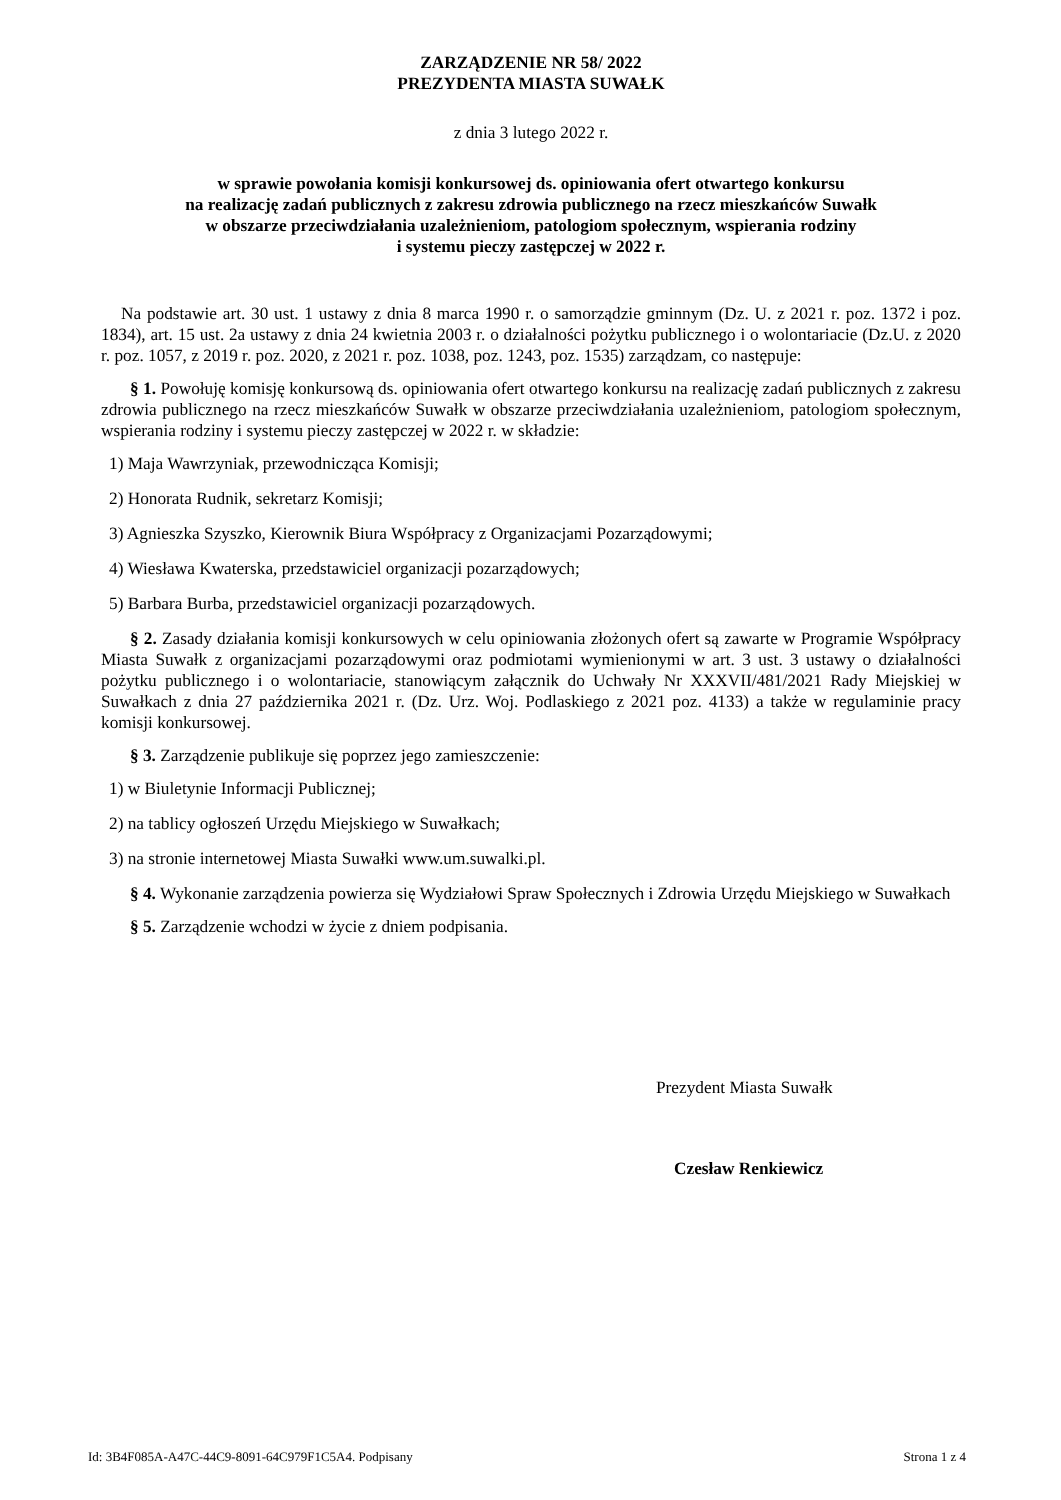ZARZĄDZENIE NR 58/ 2022
PREZYDENTA MIASTA SUWAŁK
z dnia 3 lutego 2022 r.
w sprawie powołania komisji konkursowej ds. opiniowania ofert otwartego konkursu
na realizację zadań publicznych z zakresu zdrowia publicznego na rzecz mieszkańców Suwałk
w obszarze przeciwdziałania uzależnieniom, patologiom społecznym, wspierania rodziny
i systemu pieczy zastępczej w 2022 r.
Na podstawie art. 30 ust. 1 ustawy z dnia 8 marca 1990 r. o samorządzie gminnym (Dz. U. z 2021 r. poz. 1372 i poz. 1834), art. 15 ust. 2a ustawy z dnia 24 kwietnia 2003 r. o działalności pożytku publicznego i o wolontariacie (Dz.U. z 2020 r. poz. 1057, z 2019 r. poz. 2020, z 2021 r. poz. 1038, poz. 1243, poz. 1535) zarządzam, co następuje:
§ 1. Powołuję komisję konkursową ds. opiniowania ofert otwartego konkursu na realizację zadań publicznych z zakresu zdrowia publicznego na rzecz mieszkańców Suwałk w obszarze przeciwdziałania uzależnieniom, patologiom społecznym, wspierania rodziny i systemu pieczy zastępczej w 2022 r. w składzie:
1) Maja Wawrzyniak, przewodnicząca Komisji;
2) Honorata Rudnik, sekretarz Komisji;
3) Agnieszka Szyszko, Kierownik Biura Współpracy z Organizacjami Pozarządowymi;
4) Wiesława Kwaterska, przedstawiciel organizacji pozarządowych;
5) Barbara Burba, przedstawiciel organizacji pozarządowych.
§ 2. Zasady działania komisji konkursowych w celu opiniowania złożonych ofert są zawarte w Programie Współpracy Miasta Suwałk z organizacjami pozarządowymi oraz podmiotami wymienionymi w art. 3 ust. 3 ustawy o działalności pożytku publicznego i o wolontariacie, stanowiącym załącznik do Uchwały Nr XXXVII/481/2021 Rady Miejskiej w Suwałkach z dnia 27 października 2021 r. (Dz. Urz. Woj. Podlaskiego z 2021 poz. 4133) a także w regulaminie pracy komisji konkursowej.
§ 3. Zarządzenie publikuje się poprzez jego zamieszczenie:
1) w Biuletynie Informacji Publicznej;
2) na tablicy ogłoszeń Urzędu Miejskiego w Suwałkach;
3) na stronie internetowej Miasta Suwałki www.um.suwalki.pl.
§ 4. Wykonanie zarządzenia powierza się Wydziałowi Spraw Społecznych i Zdrowia Urzędu Miejskiego w Suwałkach
§ 5. Zarządzenie wchodzi w życie z dniem podpisania.
Prezydent Miasta Suwałk
Czesław Renkiewicz
Id: 3B4F085A-A47C-44C9-8091-64C979F1C5A4. Podpisany Strona 1 z 4